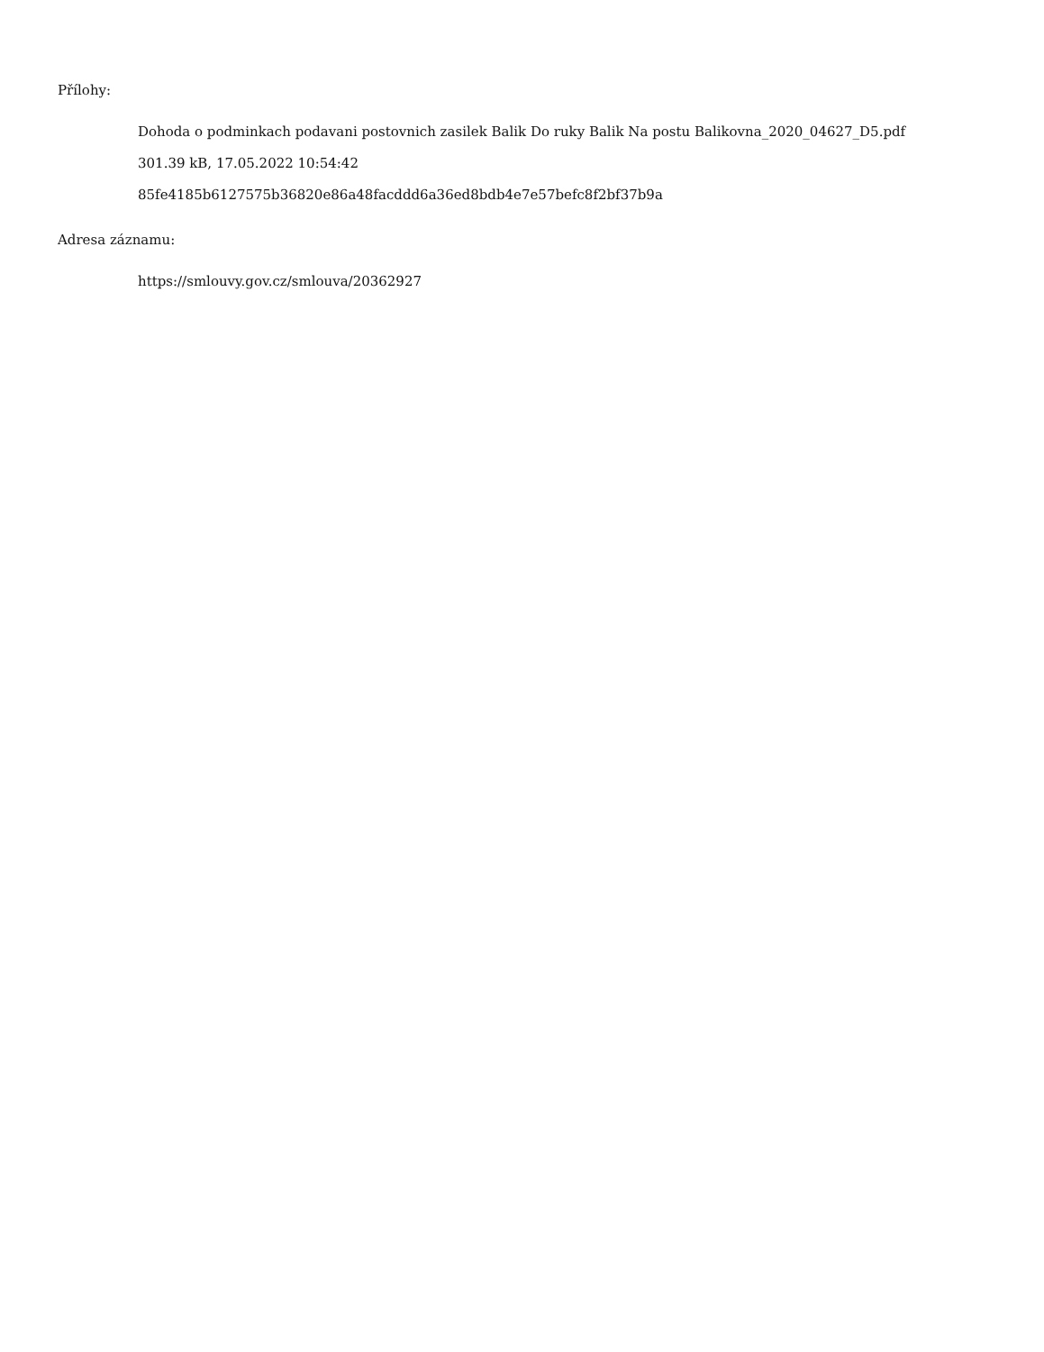Přílohy:
Dohoda o podminkach podavani postovnich zasilek Balik Do ruky Balik Na postu Balikovna_2020_04627_D5.pdf
301.39 kB, 17.05.2022 10:54:42
85fe4185b6127575b36820e86a48facddd6a36ed8bdb4e7e57befc8f2bf37b9a
Adresa záznamu:
https://smlouvy.gov.cz/smlouva/20362927